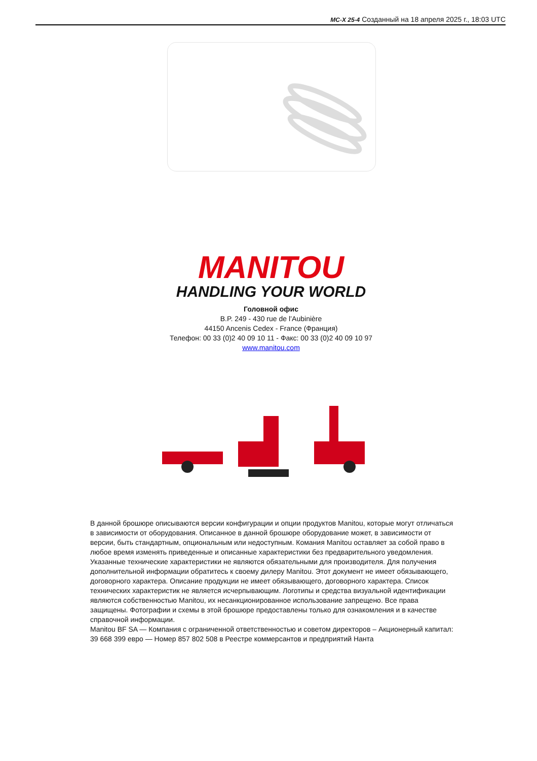MC-X 25-4 Созданный на 18 апреля 2025 г., 18:03 UTC
MANITOU
HANDLING YOUR WORLD
Головной офис
B.P. 249 - 430 rue de l’Aubinière
44150 Ancenis Cedex - France (Франция)
Телефон: 00 33 (0)2 40 09 10 11 - Факс: 00 33 (0)2 40 09 10 97
www.manitou.com
В данной брошюре описываются версии конфигурации и опции продуктов Manitou, которые могут отличаться в зависимости от оборудования. Описанное в данной брошюре оборудование может, в зависимости от версии, быть стандартным, опциональным или недоступным. Комания Manitou оставляет за собой право в любое время изменять приведенные и описанные характеристики без предварительного уведомления. Указанные технические характеристики не являются обязательными для производителя. Для получения дополнительной информации обратитесь к своему дилеру Manitou. Этот документ не имеет обязывающего, договорного характера. Описание продукции не имеет обязывающего, договорного характера. Список технических характеристик не является исчерпывающим. Логотипы и средства визуальной идентификации являются собственностью Manitou, их несанкционированное использование запрещено. Все права защищены. Фотографии и схемы в этой брошюре предоставлены только для ознакомления и в качестве справочной информации.
Manitou BF SA — Компания с ограниченной ответственностью и советом директоров – Акционерный капитал: 39 668 399 евро — Номер 857 802 508 в Реестре коммерсантов и предприятий Нанта